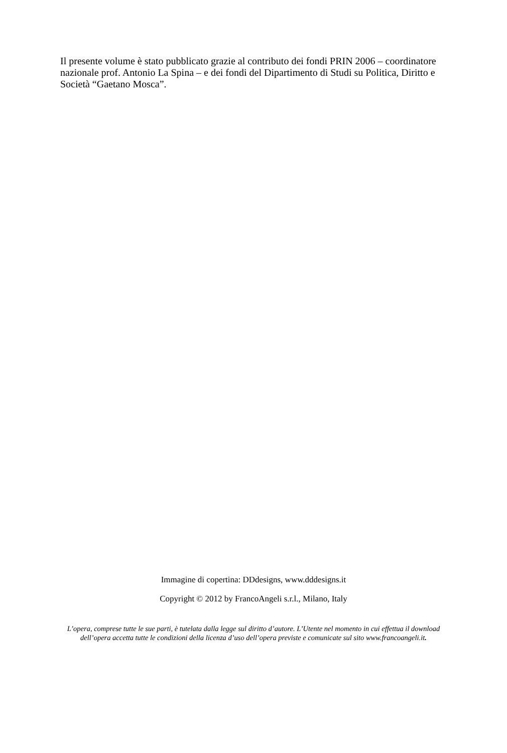Il presente volume è stato pubblicato grazie al contributo dei fondi PRIN 2006 – coordinatore nazionale prof. Antonio La Spina – e dei fondi del Dipartimento di Studi su Politica, Diritto e Società “Gaetano Mosca”.
Immagine di copertina: DDdesigns, www.dddesigns.it
Copyright © 2012 by FrancoAngeli s.r.l., Milano, Italy
L’opera, comprese tutte le sue parti, è tutelata dalla legge sul diritto d’autore. L’Utente nel momento in cui effettua il download dell’opera accetta tutte le condizioni della licenza d’uso dell’opera previste e comunicate sul sito www.francoangeli.it.